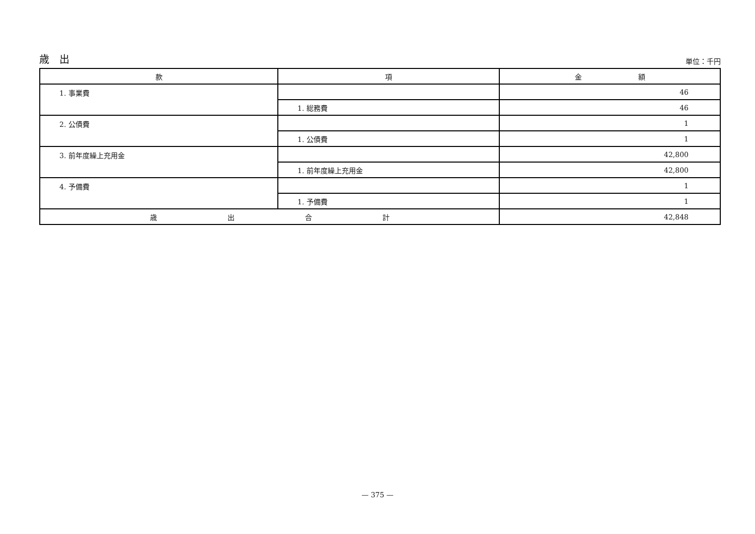歳　出 単位：千円
| 款 | 項 | 金 額 |
| --- | --- | --- |
| 1. 事業費 | | 46 |
| | 1. 総務費 | 46 |
| 2. 公債費 | | 1 |
| | 1. 公債費 | 1 |
| 3. 前年度繰上充用金 | | 42,800 |
| | 1. 前年度繰上充用金 | 42,800 |
| 4. 予備費 | | 1 |
| | 1. 予備費 | 1 |
| 歳 出 合 計 | | 42,848 |
— 375 —